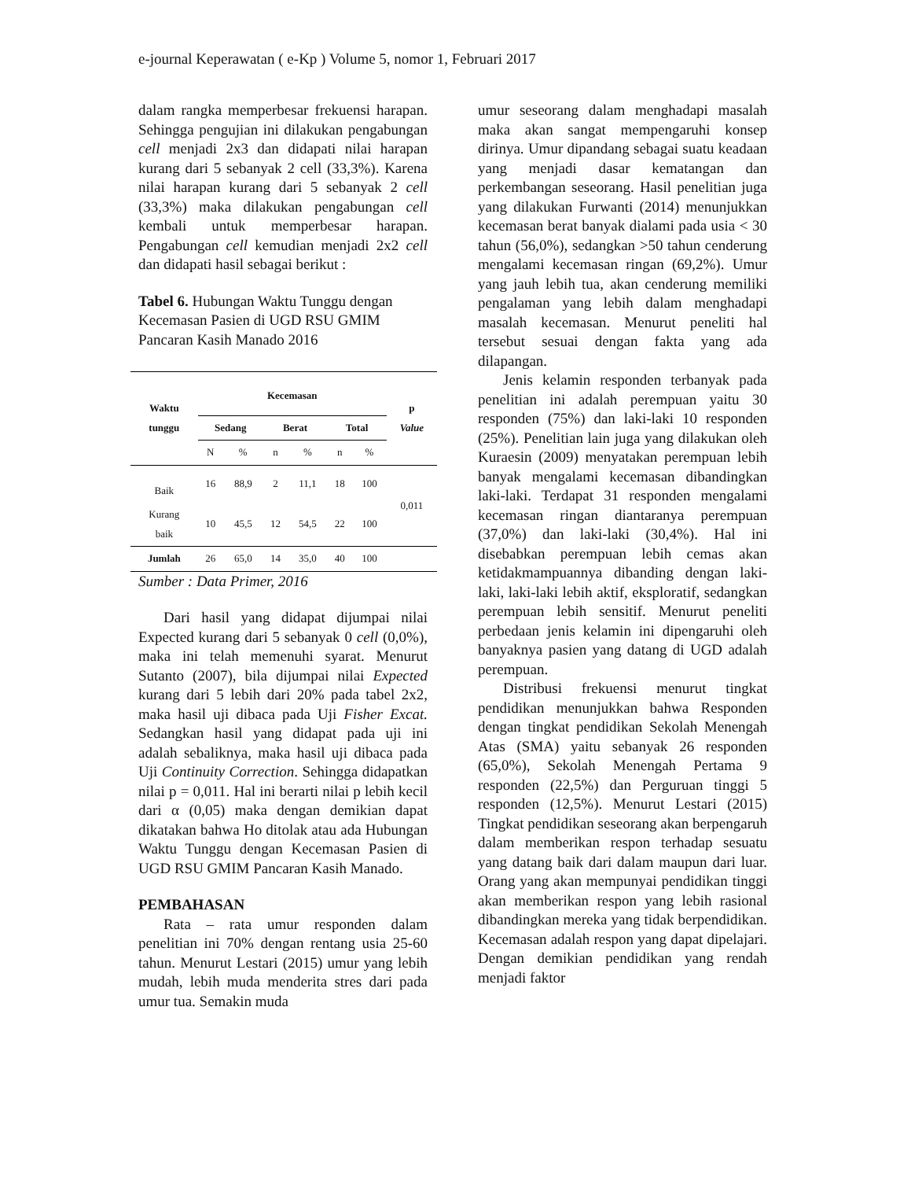e-journal Keperawatan ( e-Kp ) Volume 5, nomor 1, Februari 2017
dalam rangka memperbesar frekuensi harapan. Sehingga pengujian ini dilakukan pengabungan cell menjadi 2x3 dan didapati nilai harapan kurang dari 5 sebanyak 2 cell (33,3%). Karena nilai harapan kurang dari 5 sebanyak 2 cell (33,3%) maka dilakukan pengabungan cell kembali untuk memperbesar harapan. Pengabungan cell kemudian menjadi 2x2 cell dan didapati hasil sebagai berikut :
Tabel 6. Hubungan Waktu Tunggu dengan Kecemasan Pasien di UGD RSU GMIM Pancaran Kasih Manado 2016
| Waktu tunggu | Kecemasan | | | | | | p Value |
| --- | --- | --- | --- | --- | --- | --- | --- |
| | Sedang | | Berat | | Total | | |
| | N | % | n | % | n | % | |
| Baik | 16 | 88,9 | 2 | 11,1 | 18 | 100 | 0,011 |
| Kurang baik | 10 | 45,5 | 12 | 54,5 | 22 | 100 | |
| Jumlah | 26 | 65,0 | 14 | 35,0 | 40 | 100 | |
Sumber : Data Primer, 2016
Dari hasil yang didapat dijumpai nilai Expected kurang dari 5 sebanyak 0 cell (0,0%), maka ini telah memenuhi syarat. Menurut Sutanto (2007), bila dijumpai nilai Expected kurang dari 5 lebih dari 20% pada tabel 2x2, maka hasil uji dibaca pada Uji Fisher Excat. Sedangkan hasil yang didapat pada uji ini adalah sebaliknya, maka hasil uji dibaca pada Uji Continuity Correction. Sehingga didapatkan nilai p = 0,011. Hal ini berarti nilai p lebih kecil dari α (0,05) maka dengan demikian dapat dikatakan bahwa Ho ditolak atau ada Hubungan Waktu Tunggu dengan Kecemasan Pasien di UGD RSU GMIM Pancaran Kasih Manado.
PEMBAHASAN
Rata – rata umur responden dalam penelitian ini 70% dengan rentang usia 25-60 tahun. Menurut Lestari (2015) umur yang lebih mudah, lebih muda menderita stres dari pada umur tua. Semakin muda
umur seseorang dalam menghadapi masalah maka akan sangat mempengaruhi konsep dirinya. Umur dipandang sebagai suatu keadaan yang menjadi dasar kematangan dan perkembangan seseorang. Hasil penelitian juga yang dilakukan Furwanti (2014) menunjukkan kecemasan berat banyak dialami pada usia < 30 tahun (56,0%), sedangkan >50 tahun cenderung mengalami kecemasan ringan (69,2%). Umur yang jauh lebih tua, akan cenderung memiliki pengalaman yang lebih dalam menghadapi masalah kecemasan. Menurut peneliti hal tersebut sesuai dengan fakta yang ada dilapangan.
Jenis kelamin responden terbanyak pada penelitian ini adalah perempuan yaitu 30 responden (75%) dan laki-laki 10 responden (25%). Penelitian lain juga yang dilakukan oleh Kuraesin (2009) menyatakan perempuan lebih banyak mengalami kecemasan dibandingkan laki-laki. Terdapat 31 responden mengalami kecemasan ringan diantaranya perempuan (37,0%) dan laki-laki (30,4%). Hal ini disebabkan perempuan lebih cemas akan ketidakmampuannya dibanding dengan laki-laki, laki-laki lebih aktif, eksploratif, sedangkan perempuan lebih sensitif. Menurut peneliti perbedaan jenis kelamin ini dipengaruhi oleh banyaknya pasien yang datang di UGD adalah perempuan.
Distribusi frekuensi menurut tingkat pendidikan menunjukkan bahwa Responden dengan tingkat pendidikan Sekolah Menengah Atas (SMA) yaitu sebanyak 26 responden (65,0%), Sekolah Menengah Pertama 9 responden (22,5%) dan Perguruan tinggi 5 responden (12,5%). Menurut Lestari (2015) Tingkat pendidikan seseorang akan berpengaruh dalam memberikan respon terhadap sesuatu yang datang baik dari dalam maupun dari luar. Orang yang akan mempunyai pendidikan tinggi akan memberikan respon yang lebih rasional dibandingkan mereka yang tidak berpendidikan. Kecemasan adalah respon yang dapat dipelajari. Dengan demikian pendidikan yang rendah menjadi faktor